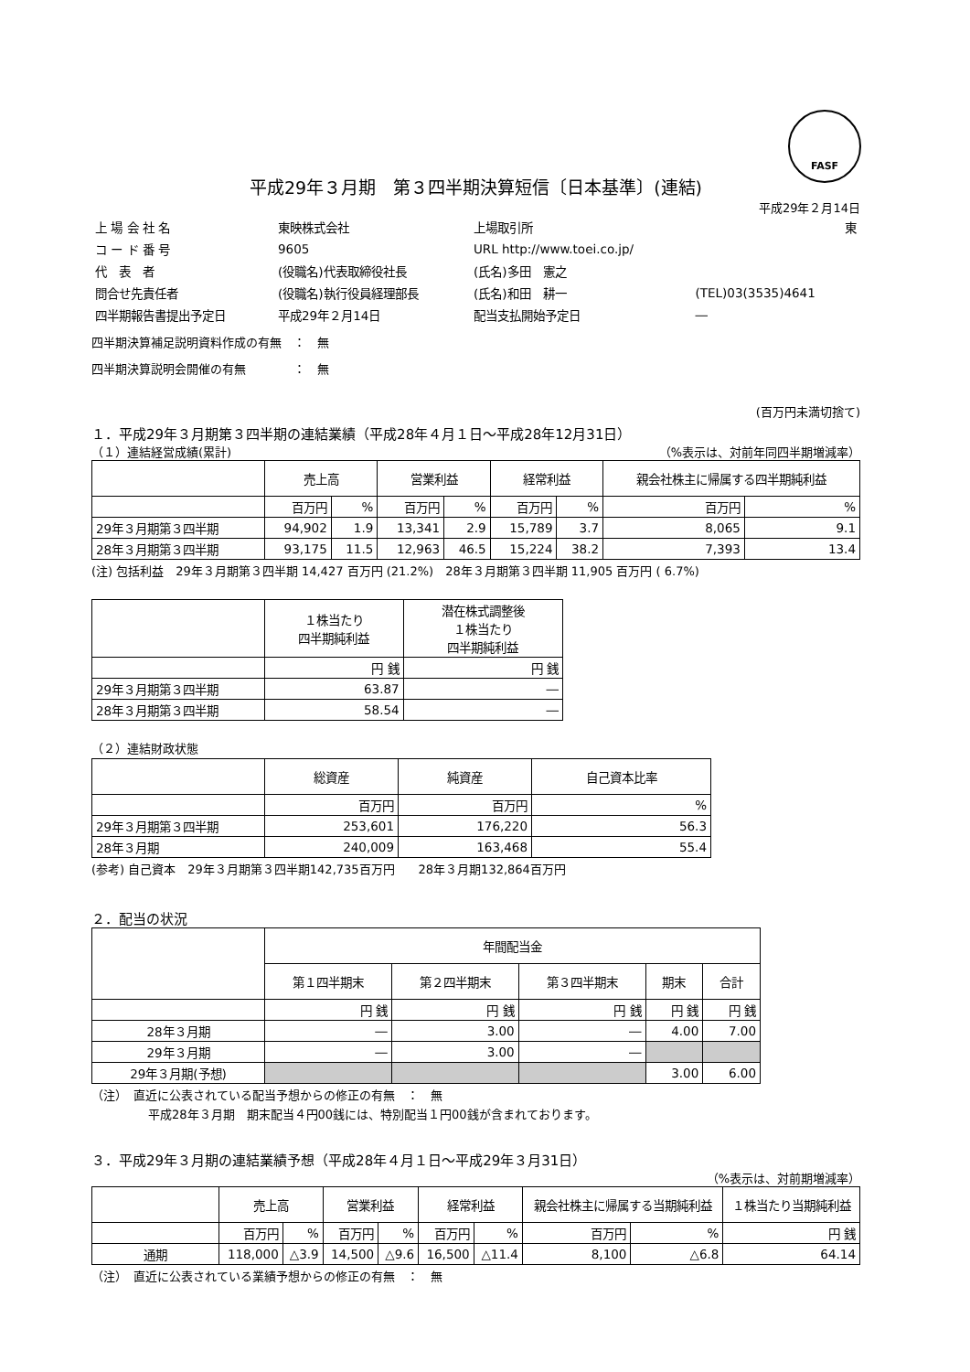FASF
平成29年３月期　第３四半期決算短信〔日本基準〕(連結)
平成29年２月14日
| 上 場 会 社 名 | 東映株式会社 | 上場取引所 | 東 |
| コ ー ド 番 号 | 9605 | URL http://www.toei.co.jp/ | |
| 代 表 者 | (役職名)代表取締役社長 | (氏名)多田 憲之 | |
| 問合せ先責任者 | (役職名)執行役員経理部長 | (氏名)和田 耕一 | (TEL)03(3535)4641 |
| 四半期報告書提出予定日 | 平成29年２月14日 | 配当支払開始予定日 | ― |
四半期決算補足説明資料作成の有無　：　無
四半期決算説明会開催の有無　　　　：　無
(百万円未満切捨て)
１．平成29年３月期第３四半期の連結業績（平成28年４月１日～平成28年12月31日）
（１）連結経営成績(累計) （%表示は、対前年同四半期増減率）
| | 売上高 | | 営業利益 | | 経常利益 | | 親会社株主に帰属する四半期純利益 | |
| --- | --- | --- | --- | --- | --- | --- | --- | --- |
| | 百万円 | % | 百万円 | % | 百万円 | % | 百万円 | % |
| 29年３月期第３四半期 | 94,902 | 1.9 | 13,341 | 2.9 | 15,789 | 3.7 | 8,065 | 9.1 |
| 28年３月期第３四半期 | 93,175 | 11.5 | 12,963 | 46.5 | 15,224 | 38.2 | 7,393 | 13.4 |
(注) 包括利益　29年３月期第３四半期 14,427 百万円 (21.2%)　28年３月期第３四半期 11,905 百万円 ( 6.7%)
| | １株当たり 四半期純利益 | 潜在株式調整後 １株当たり 四半期純利益 |
| --- | --- | --- |
| | 円 銭 | 円 銭 |
| 29年３月期第３四半期 | 63.87 | ― |
| 28年３月期第３四半期 | 58.54 | ― |
（２）連結財政状態
| | 総資産 | 純資産 | 自己資本比率 |
| --- | --- | --- | --- |
| | 百万円 | 百万円 | % |
| 29年３月期第３四半期 | 253,601 | 176,220 | 56.3 |
| 28年３月期 | 240,009 | 163,468 | 55.4 |
(参考) 自己資本　29年３月期第３四半期142,735百万円　　28年３月期132,864百万円
２．配当の状況
| | 年間配当金 | | | | |
| --- | --- | --- | --- | --- | --- |
| | 第１四半期末 | 第２四半期末 | 第３四半期末 | 期末 | 合計 |
| | 円 銭 | 円 銭 | 円 銭 | 円 銭 | 円 銭 |
| 28年３月期 | ― | 3.00 | ― | 4.00 | 7.00 |
| 29年３月期 | ― | 3.00 | ― | | |
| 29年３月期(予想) | | | | 3.00 | 6.00 |
（注）　直近に公表されている配当予想からの修正の有無　：　無
平成28年３月期　期末配当４円00銭には、特別配当１円00銭が含まれております。
３．平成29年３月期の連結業績予想（平成28年４月１日～平成29年３月31日）
（%表示は、対前期増減率）
| | 売上高 | | 営業利益 | | 経常利益 | | 親会社株主に帰属する当期純利益 | | １株当たり当期純利益 |
| --- | --- | --- | --- | --- | --- | --- | --- | --- | --- |
| | 百万円 | % | 百万円 | % | 百万円 | % | 百万円 | % | 円 銭 |
| 通期 | 118,000 | △3.9 | 14,500 | △9.6 | 16,500 | △11.4 | 8,100 | △6.8 | 64.14 |
（注）　直近に公表されている業績予想からの修正の有無　：　無